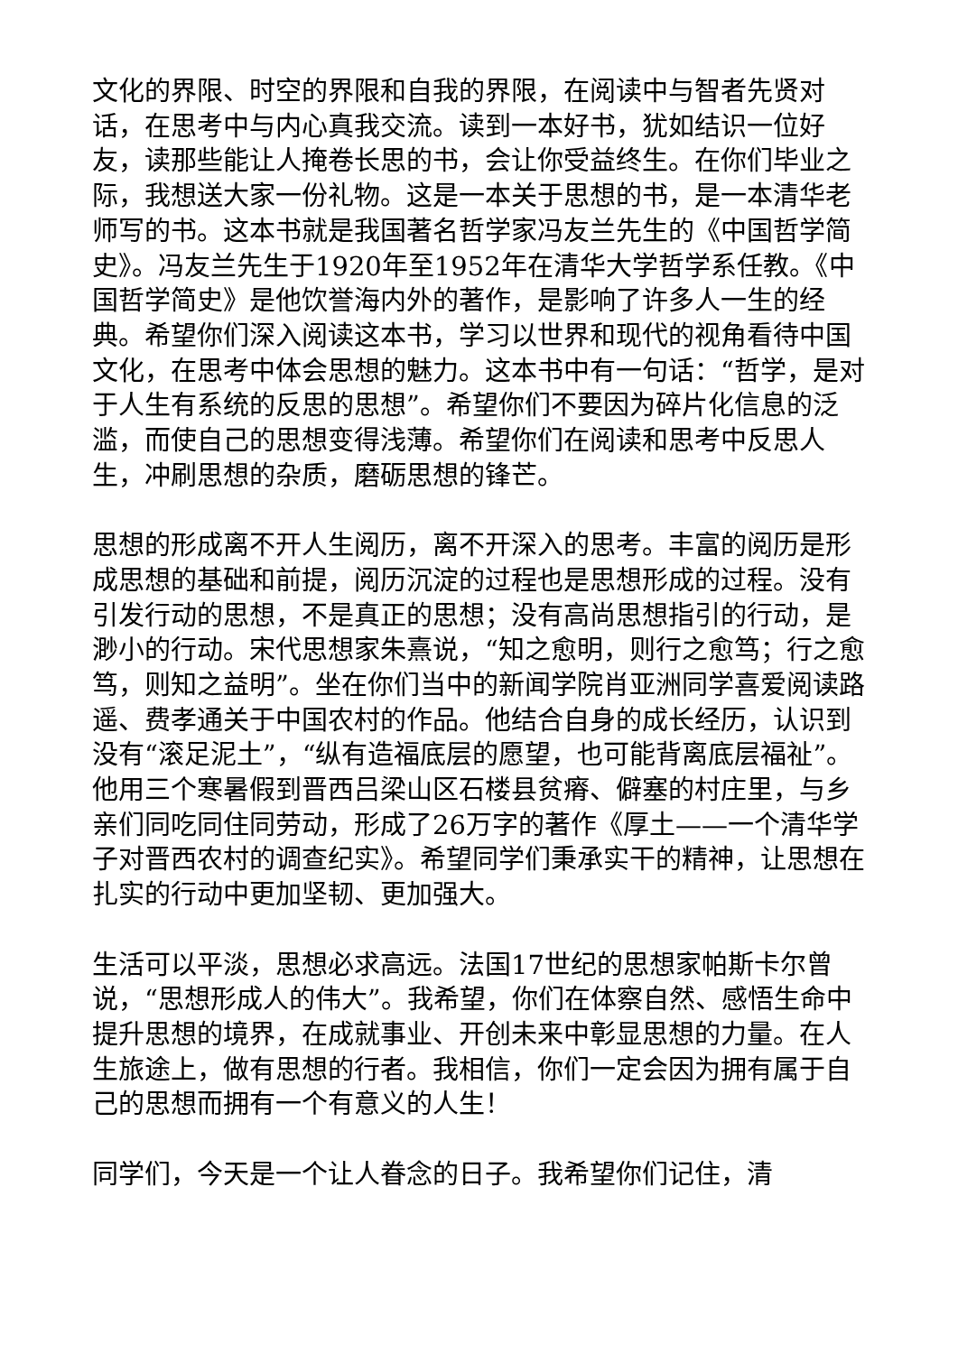文化的界限、时空的界限和自我的界限，在阅读中与智者先贤对话，在思考中与内心真我交流。读到一本好书，犹如结识一位好友，读那些能让人掩卷长思的书，会让你受益终生。在你们毕业之际，我想送大家一份礼物。这是一本关于思想的书，是一本清华老师写的书。这本书就是我国著名哲学家冯友兰先生的《中国哲学简史》。冯友兰先生于1920年至1952年在清华大学哲学系任教。《中国哲学简史》是他饮誉海内外的著作，是影响了许多人一生的经典。希望你们深入阅读这本书，学习以世界和现代的视角看待中国文化，在思考中体会思想的魅力。这本书中有一句话：“哲学，是对于人生有系统的反思的思想”。希望你们不要因为碎片化信息的泛滥，而使自己的思想变得浅薄。希望你们在阅读和思考中反思人生，冲刷思想的杂质，磨砺思想的锋芒。
思想的形成离不开人生阅历，离不开深入的思考。丰富的阅历是形成思想的基础和前提，阅历沉淀的过程也是思想形成的过程。没有引发行动的思想，不是真正的思想；没有高尚思想指引的行动，是渺小的行动。宋代思想家朱熹说，“知之愈明，则行之愈笃；行之愈笃，则知之益明”。坐在你们当中的新闻学院肖亚洲同学喜爱阅读路遥、费孝通关于中国农村的作品。他结合自身的成长经历，认识到没有“滚足泥土”，“纵有造福底层的愿望，也可能背离底层福祉”。他用三个寒暑假到晋西吕梁山区石楼县贫瘠、僻塞的村庄里，与乡亲们同吃同住同劳动，形成了26万字的著作《厚土——一个清华学子对晋西农村的调查纪实》。希望同学们秉承实干的精神，让思想在扎实的行动中更加坚韧、更加强大。
生活可以平淡，思想必求高远。法国17世纪的思想家帕斯卡尔曾说，“思想形成人的伟大”。我希望，你们在体察自然、感悟生命中提升思想的境界，在成就事业、开创未来中彰显思想的力量。在人生旅途上，做有思想的行者。我相信，你们一定会因为拥有属于自己的思想而拥有一个有意义的人生！
同学们，今天是一个让人眷念的日子。我希望你们记住，清